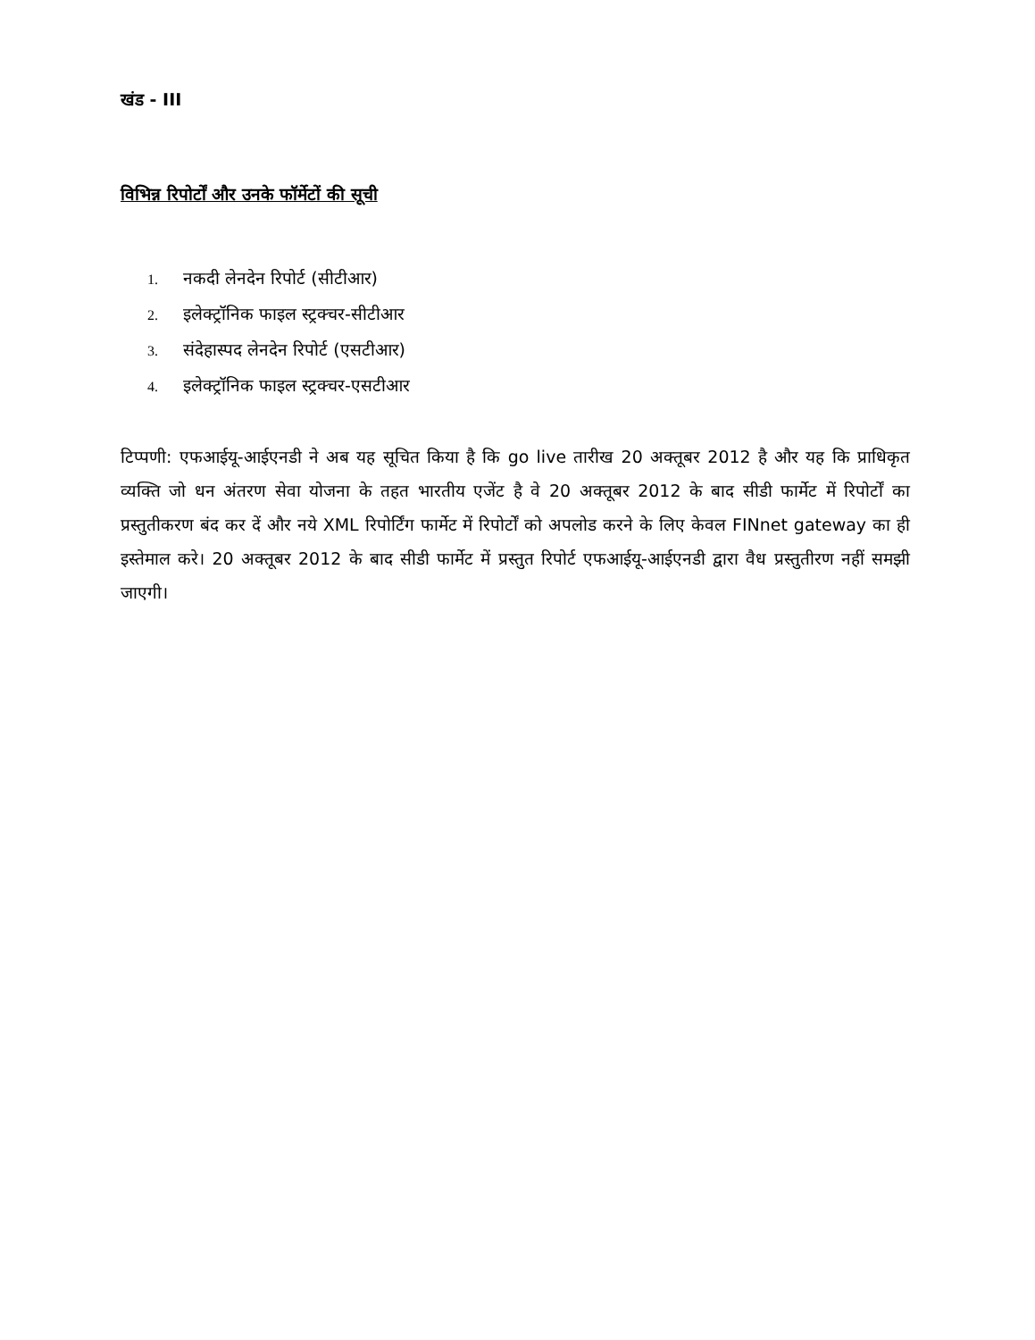खंड - III
विभिन्न रिपोर्टों और उनके फॉर्मेटों की सूची
1. नकदी लेनदेन रिपोर्ट (सीटीआर)
2. इलेक्ट्रॉनिक फाइल स्ट्रक्चर-सीटीआर
3. संदेहास्पद लेनदेन रिपोर्ट (एसटीआर)
4. इलेक्ट्रॉनिक फाइल स्ट्रक्चर-एसटीआर
टिप्पणी: एफआईयू-आईएनडी ने अब यह सूचित किया है कि go live तारीख 20 अक्तूबर 2012 है और यह कि प्राधिकृत व्यक्ति जो धन अंतरण सेवा योजना के तहत भारतीय एजेंट है वे 20 अक्तूबर 2012 के बाद सीडी फार्मेट में रिपोर्टों का प्रस्तुतीकरण बंद कर दें और नये XML रिपोर्टिंग फार्मेट में रिपोर्टों को अपलोड करने के लिए केवल FINnet gateway का ही इस्तेमाल करे। 20 अक्तूबर 2012 के बाद सीडी फार्मेट में प्रस्तुत रिपोर्ट एफआईयू-आईएनडी द्वारा वैध प्रस्तुतीरण नहीं समझी जाएगी।